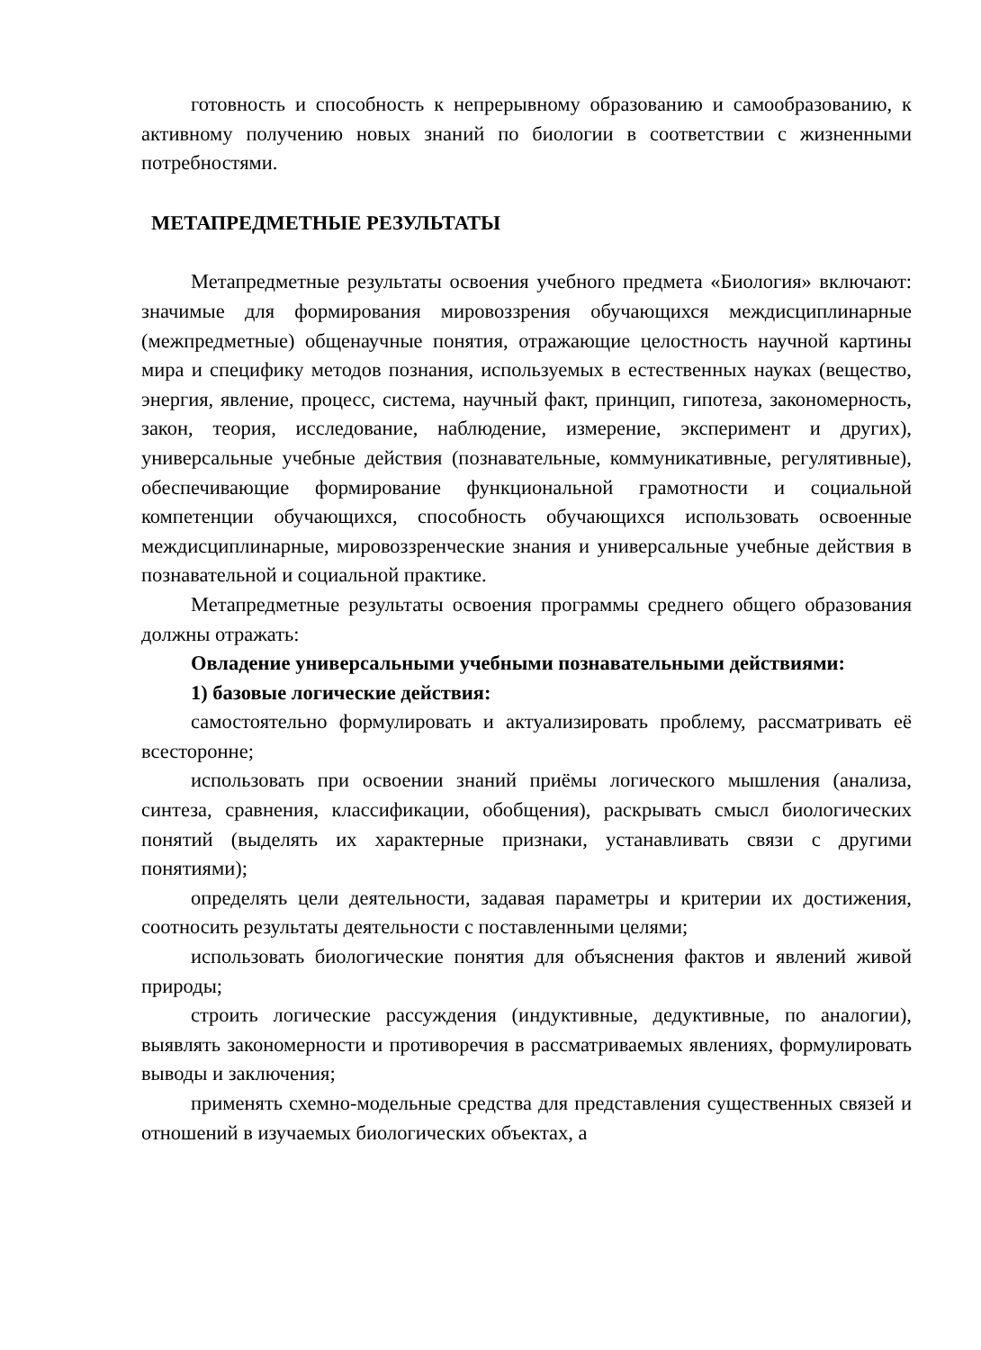готовность и способность к непрерывному образованию и самообразованию, к активному получению новых знаний по биологии в соответствии с жизненными потребностями.
МЕТАПРЕДМЕТНЫЕ РЕЗУЛЬТАТЫ
Метапредметные результаты освоения учебного предмета «Биология» включают: значимые для формирования мировоззрения обучающихся междисциплинарные (межпредметные) общенаучные понятия, отражающие целостность научной картины мира и специфику методов познания, используемых в естественных науках (вещество, энергия, явление, процесс, система, научный факт, принцип, гипотеза, закономерность, закон, теория, исследование, наблюдение, измерение, эксперимент и других), универсальные учебные действия (познавательные, коммуникативные, регулятивные), обеспечивающие формирование функциональной грамотности и социальной компетенции обучающихся, способность обучающихся использовать освоенные междисциплинарные, мировоззренческие знания и универсальные учебные действия в познавательной и социальной практике.
Метапредметные результаты освоения программы среднего общего образования должны отражать:
Овладение универсальными учебными познавательными действиями:
1) базовые логические действия:
самостоятельно формулировать и актуализировать проблему, рассматривать её всесторонне;
использовать при освоении знаний приёмы логического мышления (анализа, синтеза, сравнения, классификации, обобщения), раскрывать смысл биологических понятий (выделять их характерные признаки, устанавливать связи с другими понятиями);
определять цели деятельности, задавая параметры и критерии их достижения, соотносить результаты деятельности с поставленными целями;
использовать биологические понятия для объяснения фактов и явлений живой природы;
строить логические рассуждения (индуктивные, дедуктивные, по аналогии), выявлять закономерности и противоречия в рассматриваемых явлениях, формулировать выводы и заключения;
применять схемно-модельные средства для представления существенных связей и отношений в изучаемых биологических объектах, а